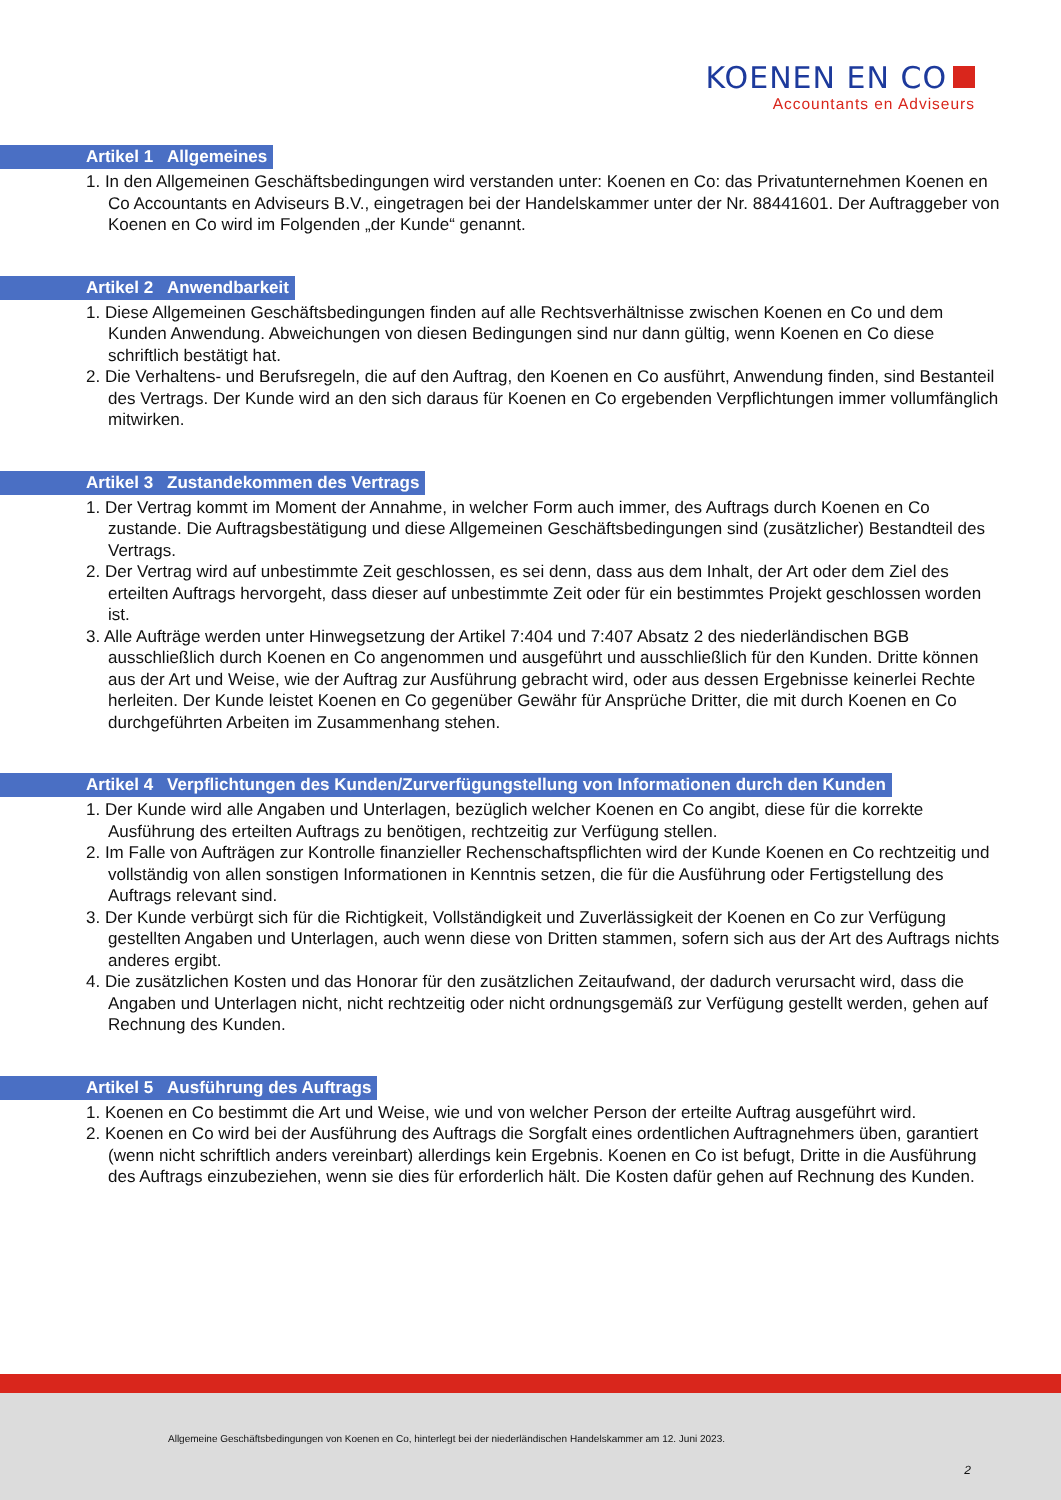KOENEN EN CO
Accountants en Adviseurs
Artikel 1 Allgemeines
1. In den Allgemeinen Geschäftsbedingungen wird verstanden unter: Koenen en Co: das Privatunternehmen Koenen en Co Accountants en Adviseurs B.V., eingetragen bei der Handelskammer unter der Nr. 88441601. Der Auftraggeber von Koenen en Co wird im Folgenden „der Kunde“ genannt.
Artikel 2 Anwendbarkeit
1. Diese Allgemeinen Geschäftsbedingungen finden auf alle Rechtsverhältnisse zwischen Koenen en Co und dem Kunden Anwendung. Abweichungen von diesen Bedingungen sind nur dann gültig, wenn Koenen en Co diese schriftlich bestätigt hat.
2. Die Verhaltens- und Berufsregeln, die auf den Auftrag, den Koenen en Co ausführt, Anwendung finden, sind Bestanteil des Vertrags. Der Kunde wird an den sich daraus für Koenen en Co ergebenden Verpflichtungen immer vollumfänglich mitwirken.
Artikel 3 Zustandekommen des Vertrags
1. Der Vertrag kommt im Moment der Annahme, in welcher Form auch immer, des Auftrags durch Koenen en Co zustande. Die Auftragsbestätigung und diese Allgemeinen Geschäftsbedingungen sind (zusätzlicher) Bestandteil des Vertrags.
2. Der Vertrag wird auf unbestimmte Zeit geschlossen, es sei denn, dass aus dem Inhalt, der Art oder dem Ziel des erteilten Auftrags hervorgeht, dass dieser auf unbestimmte Zeit oder für ein bestimmtes Projekt geschlossen worden ist.
3. Alle Aufträge werden unter Hinwegsetzung der Artikel 7:404 und 7:407 Absatz 2 des niederländischen BGB ausschließlich durch Koenen en Co angenommen und ausgeführt und ausschließlich für den Kunden. Dritte können aus der Art und Weise, wie der Auftrag zur Ausführung gebracht wird, oder aus dessen Ergebnisse keinerlei Rechte herleiten. Der Kunde leistet Koenen en Co gegenüber Gewähr für Ansprüche Dritter, die mit durch Koenen en Co durchgeführten Arbeiten im Zusammenhang stehen.
Artikel 4 Verpflichtungen des Kunden/Zurverfügungstellung von Informationen durch den Kunden
1. Der Kunde wird alle Angaben und Unterlagen, bezüglich welcher Koenen en Co angibt, diese für die korrekte Ausführung des erteilten Auftrags zu benötigen, rechtzeitig zur Verfügung stellen.
2. Im Falle von Aufträgen zur Kontrolle finanzieller Rechenschaftspflichten wird der Kunde Koenen en Co rechtzeitig und vollständig von allen sonstigen Informationen in Kenntnis setzen, die für die Ausführung oder Fertigstellung des Auftrags relevant sind.
3. Der Kunde verbürgt sich für die Richtigkeit, Vollständigkeit und Zuverlässigkeit der Koenen en Co zur Verfügung gestellten Angaben und Unterlagen, auch wenn diese von Dritten stammen, sofern sich aus der Art des Auftrags nichts anderes ergibt.
4. Die zusätzlichen Kosten und das Honorar für den zusätzlichen Zeitaufwand, der dadurch verursacht wird, dass die Angaben und Unterlagen nicht, nicht rechtzeitig oder nicht ordnungsgemäß zur Verfügung gestellt werden, gehen auf Rechnung des Kunden.
Artikel 5 Ausführung des Auftrags
1. Koenen en Co bestimmt die Art und Weise, wie und von welcher Person der erteilte Auftrag ausgeführt wird.
2. Koenen en Co wird bei der Ausführung des Auftrags die Sorgfalt eines ordentlichen Auftragnehmers üben, garantiert (wenn nicht schriftlich anders vereinbart) allerdings kein Ergebnis. Koenen en Co ist befugt, Dritte in die Ausführung des Auftrags einzubeziehen, wenn sie dies für erforderlich hält. Die Kosten dafür gehen auf Rechnung des Kunden.
Allgemeine Geschäftsbedingungen von Koenen en Co, hinterlegt bei der niederländischen Handelskammer am 12. Juni 2023.
2